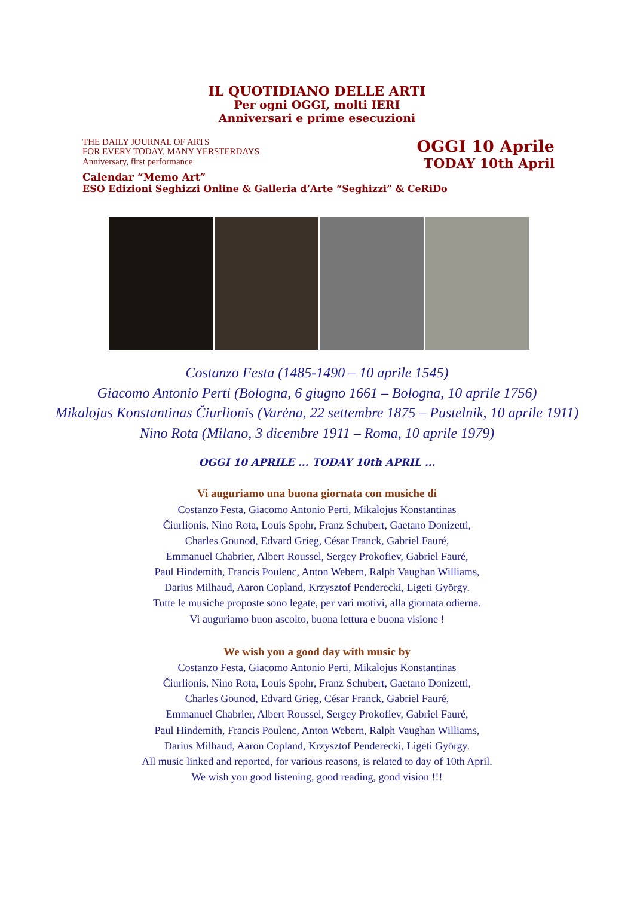IL QUOTIDIANO DELLE ARTI
Per ogni OGGI, molti IERI
Anniversari e prime esecuzioni
THE DAILY JOURNAL OF ARTS
FOR EVERY TODAY, MANY YERSTERDAYS
Anniversary, first performance
OGGI 10 Aprile
TODAY 10th April
Calendar “Memo Art”
ESO Edizioni Seghizzi Online & Galleria d’Arte “Seghizzi” & CeRiDo
Costanzo Festa (1485-1490 – 10 aprile 1545)
Giacomo Antonio Perti (Bologna, 6 giugno 1661 – Bologna, 10 aprile 1756)
Mikalojus Konstantinas Čiurlionis (Varėna, 22 settembre 1875 – Pustelnik, 10 aprile 1911)
Nino Rota (Milano, 3 dicembre 1911 – Roma, 10 aprile 1979)
OGGI 10 APRILE ... TODAY 10th APRIL ...
Vi auguriamo una buona giornata con musiche di
Costanzo Festa, Giacomo Antonio Perti, Mikalojus Konstantinas
Čiurlionis, Nino Rota, Louis Spohr, Franz Schubert, Gaetano Donizetti,
Charles Gounod, Edvard Grieg, César Franck, Gabriel Fauré,
Emmanuel Chabrier, Albert Roussel, Sergey Prokofiev, Gabriel Fauré,
Paul Hindemith, Francis Poulenc, Anton Webern, Ralph Vaughan Williams,
Darius Milhaud, Aaron Copland, Krzysztof Penderecki, Ligeti György.
Tutte le musiche proposte sono legate, per vari motivi, alla giornata odierna.
Vi auguriamo buon ascolto, buona lettura e buona visione !
We wish you a good day with music by
Costanzo Festa, Giacomo Antonio Perti, Mikalojus Konstantinas
Čiurlionis, Nino Rota, Louis Spohr, Franz Schubert, Gaetano Donizetti,
Charles Gounod, Edvard Grieg, César Franck, Gabriel Fauré,
Emmanuel Chabrier, Albert Roussel, Sergey Prokofiev, Gabriel Fauré,
Paul Hindemith, Francis Poulenc, Anton Webern, Ralph Vaughan Williams,
Darius Milhaud, Aaron Copland, Krzysztof Penderecki, Ligeti György.
All music linked and reported, for various reasons, is related to day of 10th April.
We wish you good listening, good reading, good vision !!!